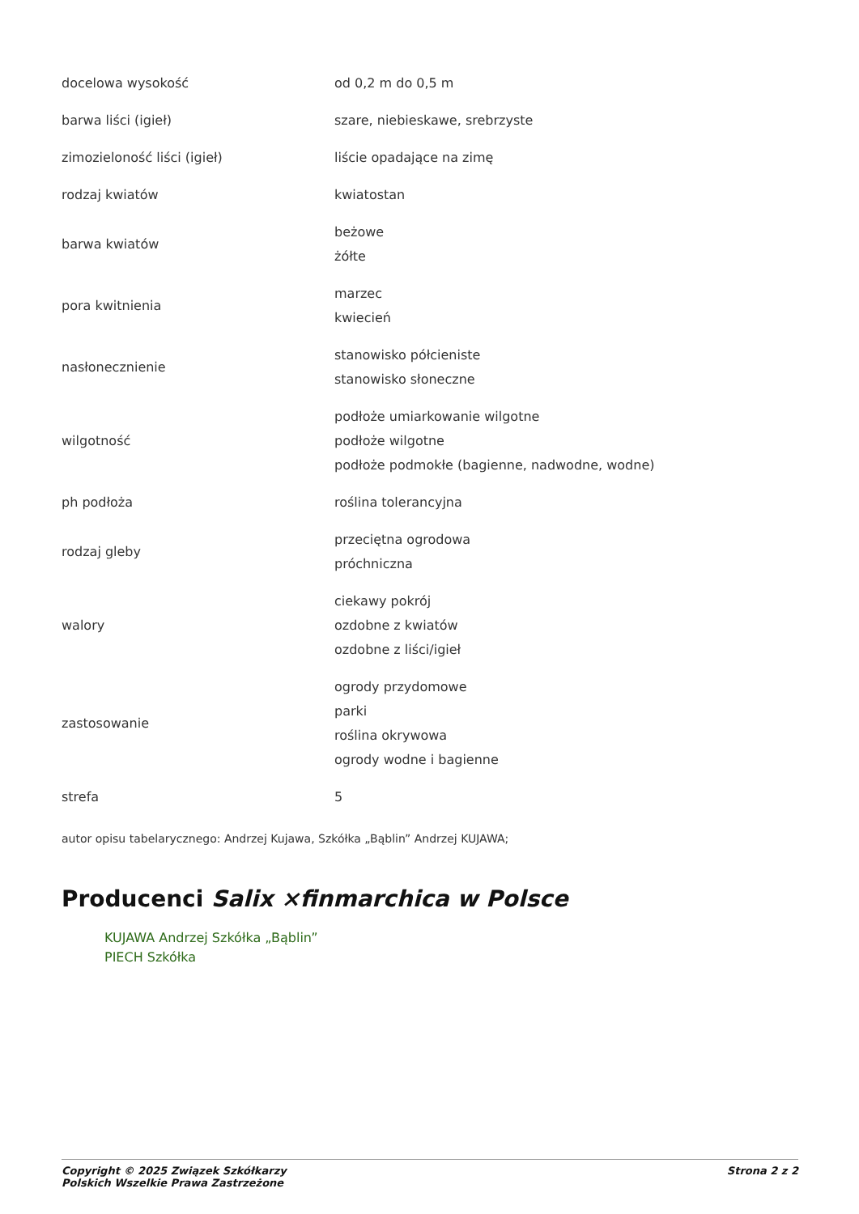| docelowa wysokość | od 0,2 m do 0,5 m |
| barwa liści (igieł) | szare, niebieskawe, srebrzyste |
| zimozieloność liści (igieł) | liście opadające na zimę |
| rodzaj kwiatów | kwiatostan |
| barwa kwiatów | beżowe żółte |
| pora kwitnienia | marzec kwiecień |
| nasłonecznienie | stanowisko półcieniste stanowisko słoneczne |
| wilgotność | podłoże umiarkowanie wilgotne podłoże wilgotne podłoże podmokłe (bagienne, nadwodne, wodne) |
| ph podłoża | roślina tolerancyjna |
| rodzaj gleby | przeciętna ogrodowa próchniczna |
| walory | ciekawy pokrój ozdobne z kwiatów ozdobne z liści/igieł |
| zastosowanie | ogrody przydomowe parki roślina okrywowa ogrody wodne i bagienne |
| strefa | 5 |
autor opisu tabelarycznego: Andrzej Kujawa, Szkółka „Bąblin” Andrzej KUJAWA;
Producenci Salix ×finmarchica w Polsce
KUJAWA Andrzej Szkółka „Bąblin”
PIECH Szkółka
Copyright © 2025 Związek Szkółkarzy
Polskich Wszelkie Prawa Zastrzeżone
Strona 2 z 2